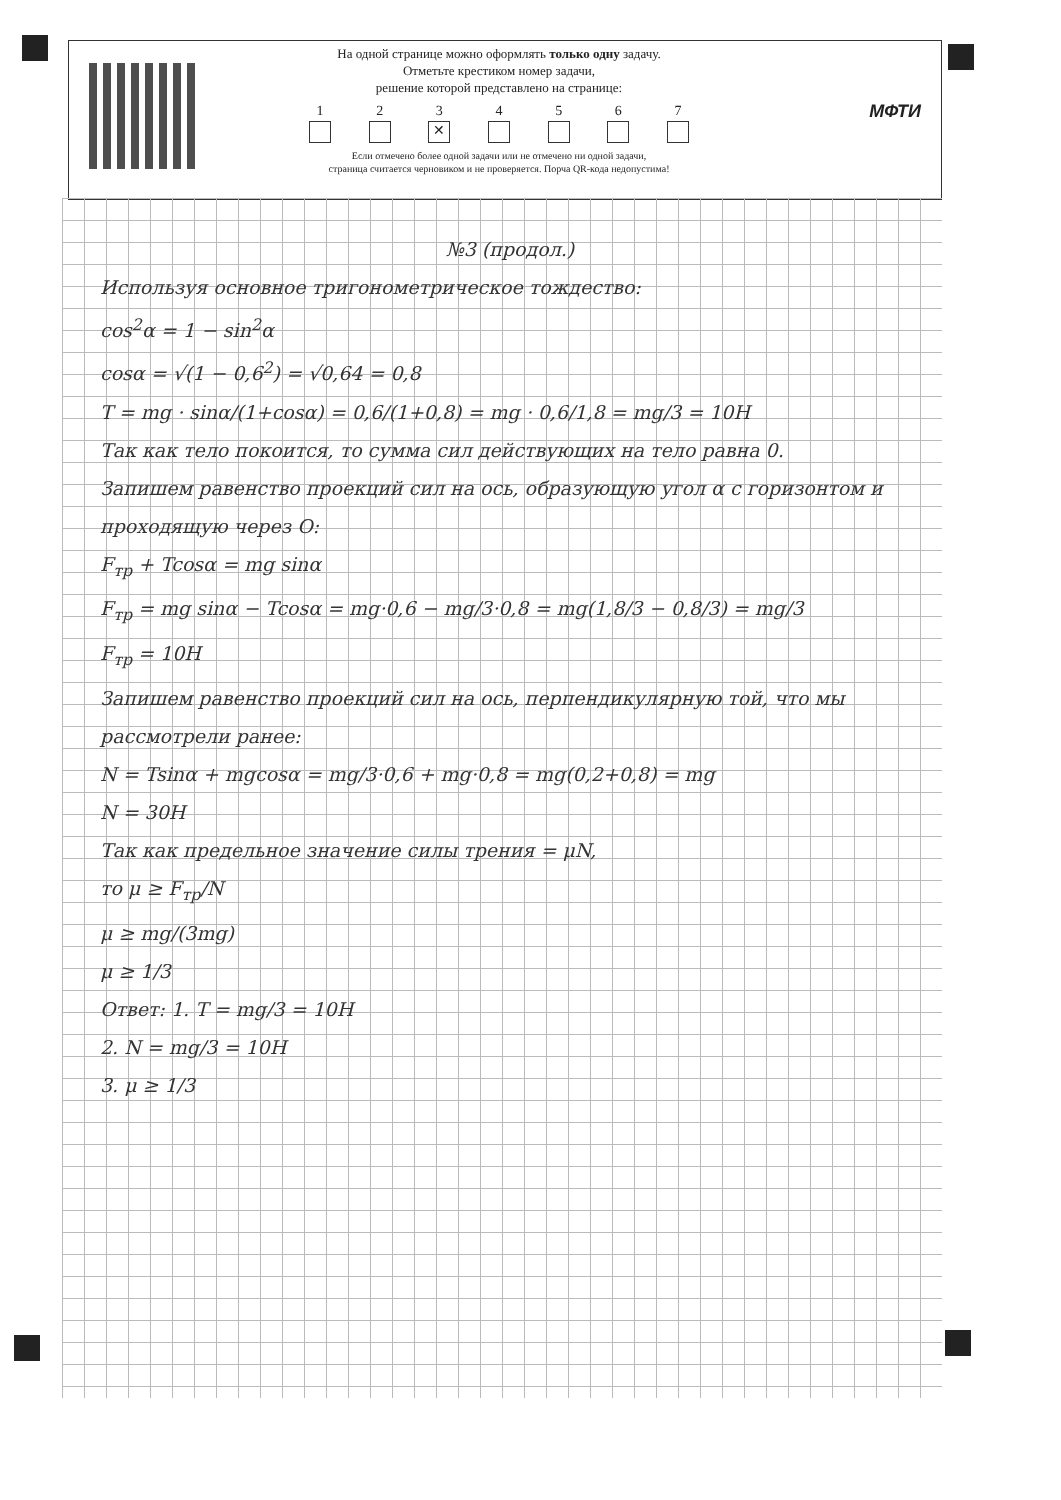На одной странице можно оформлять только одну задачу.
Отметьте крестиком номер задачи,
решение которой представлено на странице:
1 2 3
✕
4 5 6 7
Если отмечено более одной задачи или не отмечено ни одной задачи,
страница считается черновиком и не проверяется. Порча QR-кода недопустима!
МФТИ
№3 (продол.)
Используя основное тригонометрическое тождество:
cos<sup>2</sup>α = 1 − sin<sup>2</sup>α
cosα = √(1 − 0,6<sup>2</sup>) = √0,64 = 0,8
T = mg · sinα/(1+cosα) = 0,6/(1+0,8) = mg · 0,6/1,8 = mg/3 = 10Н
Так как тело покоится, то сумма сил действующих на тело равна 0.
Запишем равенство проекций сил на ось, образующую угол α с горизонтом и проходящую через O:
F<sub>тр</sub> + Tcosα = mg sinα
F<sub>тр</sub> = mg sinα − Tcosα = mg·0,6 − mg/3·0,8 = mg(1,8/3 − 0,8/3) = mg/3
F<sub>тр</sub> = 10Н
Запишем равенство проекций сил на ось, перпендикулярную той, что мы рассмотрели ранее:
N = Tsinα + mgcosα = mg/3·0,6 + mg·0,8 = mg(0,2+0,8) = mg
N = 30Н
Так как предельное значение силы трения = μN,
то μ ≥ F<sub>тр</sub>/N
μ ≥ mg/(3mg)
μ ≥ 1/3
Ответ: 1. T = mg/3 = 10Н
2. N = mg/3 = 10Н
3. μ ≥ 1/3